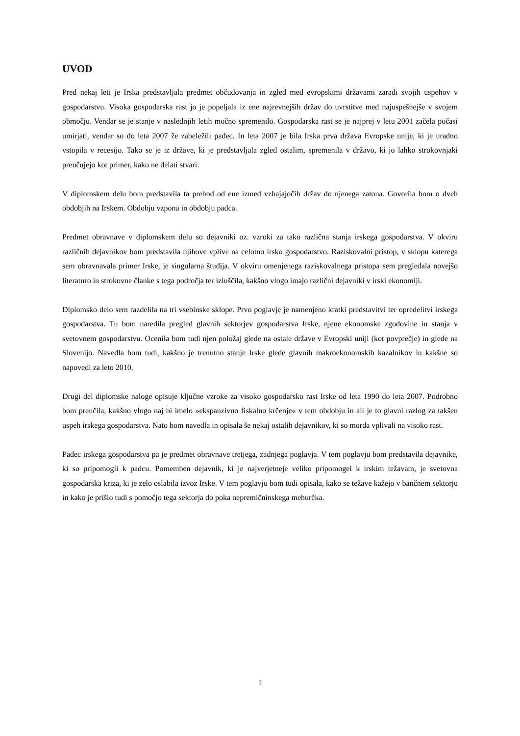UVOD
Pred nekaj leti je Irska predstavljala predmet občudovanja in zgled med evropskimi državami zaradi svojih uspehov v gospodarstvu. Visoka gospodarska rast jo je popeljala iz ene najrevnejših držav do uvrstitve med najuspešnejše v svojem območju. Vendar se je stanje v naslednjih letih močno spremenilo. Gospodarska rast se je najprej v letu 2001 začela počasi umirjati, vendar so do leta 2007 že zabeležili padec. In leta 2007 je bila Irska prva država Evropske unije, ki je uradno vstopila v recesijo. Tako se je iz države, ki je predstavljala zgled ostalim, spremenila v državo, ki jo lahko strokovnjaki preučujejo kot primer, kako ne delati stvari.
V diplomskem delu bom predstavila ta prehod od ene izmed vzhajajočih držav do njenega zatona. Govorila bom o dveh obdobjih na Irskem. Obdobju vzpona in obdobju padca.
Predmet obravnave v diplomskem delu so dejavniki oz. vzroki za tako različna stanja irskega gospodarstva. V okviru različnih dejavnikov bom predstavila njihove vplive na celotno irsko gospodarstvo. Raziskovalni pristop, v sklopu katerega sem obravnavala primer Irske, je singularna študija. V okviru omenjenega raziskovalnega pristopa sem pregledala novejšo literaturo in strokovne članke s tega področja ter izluščila, kakšno vlogo imajo različni dejavniki v irski ekonomiji.
Diplomsko delo sem razdelila na tri vsebinske sklope. Prvo poglavje je namenjeno kratki predstavitvi ter opredelitvi irskega gospodarstva. Tu bom naredila pregled glavnih sektorjev gospodarstva Irske, njene ekonomske zgodovine in stanja v svetovnem gospodarstvu. Ocenila bom tudi njen položaj glede na ostale države v Evropski uniji (kot povprečje) in glede na Slovenijo. Navedla bom tudi, kakšno je trenutno stanje Irske glede glavnih makroekonomskih kazalnikov in kakšne so napovedi za leto 2010.
Drugi del diplomske naloge opisuje ključne vzroke za visoko gospodarsko rast Irske od leta 1990 do leta 2007. Podrobno bom preučila, kakšno vlogo naj bi imelo »ekspanzivno fiskalno krčenje« v tem obdobju in ali je to glavni razlog za takšen uspeh irskega gospodarstva. Nato bom navedla in opisala še nekaj ostalih dejavnikov, ki so morda vplivali na visoko rast.
Padec irskega gospodarstva pa je predmet obravnave tretjega, zadnjega poglavja. V tem poglavju bom predstavila dejavnike, ki so pripomogli k padcu. Pomemben dejavnik, ki je najverjetneje veliko pripomogel k irskim težavam, je svetovna gospodarska kriza, ki je zelo oslabila izvoz Irske. V tem poglavju bom tudi opisala, kako se težave kažejo v bančnem sektorju in kako je prišlo tudi s pomočjo tega sektorja do poka nepremičninskega mehurčka.
1